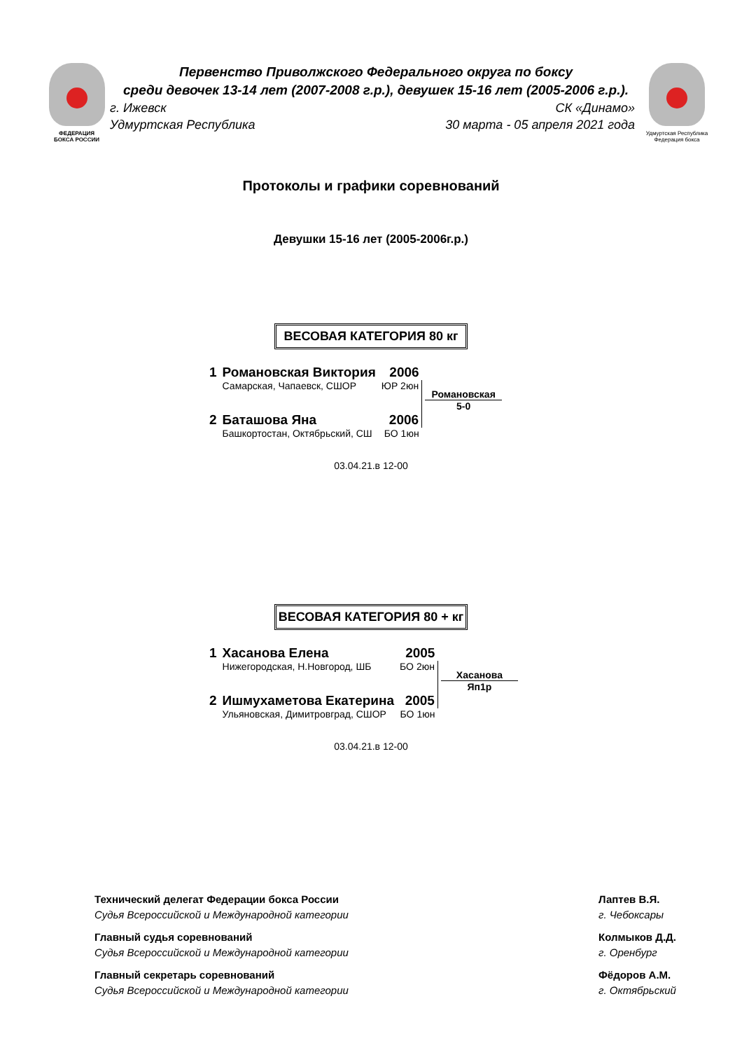ФЕДЕРАЦИЯ
БОКСА РОССИИ
Первенство Приволжского Федерального округа по боксу
среди девочек 13-14 лет (2007-2008 г.р.), девушек 15-16 лет (2005-2006 г.р.).
г. Ижевск СК «Динамо»
Удмуртская Республика 30 марта - 05 апреля 2021 года
Удмуртская Республика
Федерация бокса
Протоколы и графики соревнований
Девушки 15-16 лет (2005-2006г.р.)
ВЕСОВАЯ КАТЕГОРИЯ 80 кг
| 1 | Романовская Виктория | 2006 | |
| | Самарская, Чапаевск, СШОР | ЮР 2юн | Романовская 5-0 |
| 2 | Баташова Яна | 2006 | |
| | Башкортостан, Октябрьский, СШ | БО 1юн | |
03.04.21.в 12-00
ВЕСОВАЯ КАТЕГОРИЯ 80 + кг
| 1 | Хасанова Елена | 2005 | |
| | Нижегородская, Н.Новгород, ШБ | БО 2юн | Хасанова Яп1р |
| 2 | Ишмухаметова Екатерина | 2005 | |
| | Ульяновская, Димитровград, СШОР | БО 1юн | |
03.04.21.в 12-00
Технический делегат Федерации бокса России
Судья Всероссийской и Международной категории
Главный судья соревнований
Судья Всероссийской и Международной категории
Главный секретарь соревнований
Судья Всероссийской и Международной категории
Лаптев В.Я.
г. Чебоксары
Колмыков Д.Д.
г. Оренбург
Фёдоров А.М.
г. Октябрьский